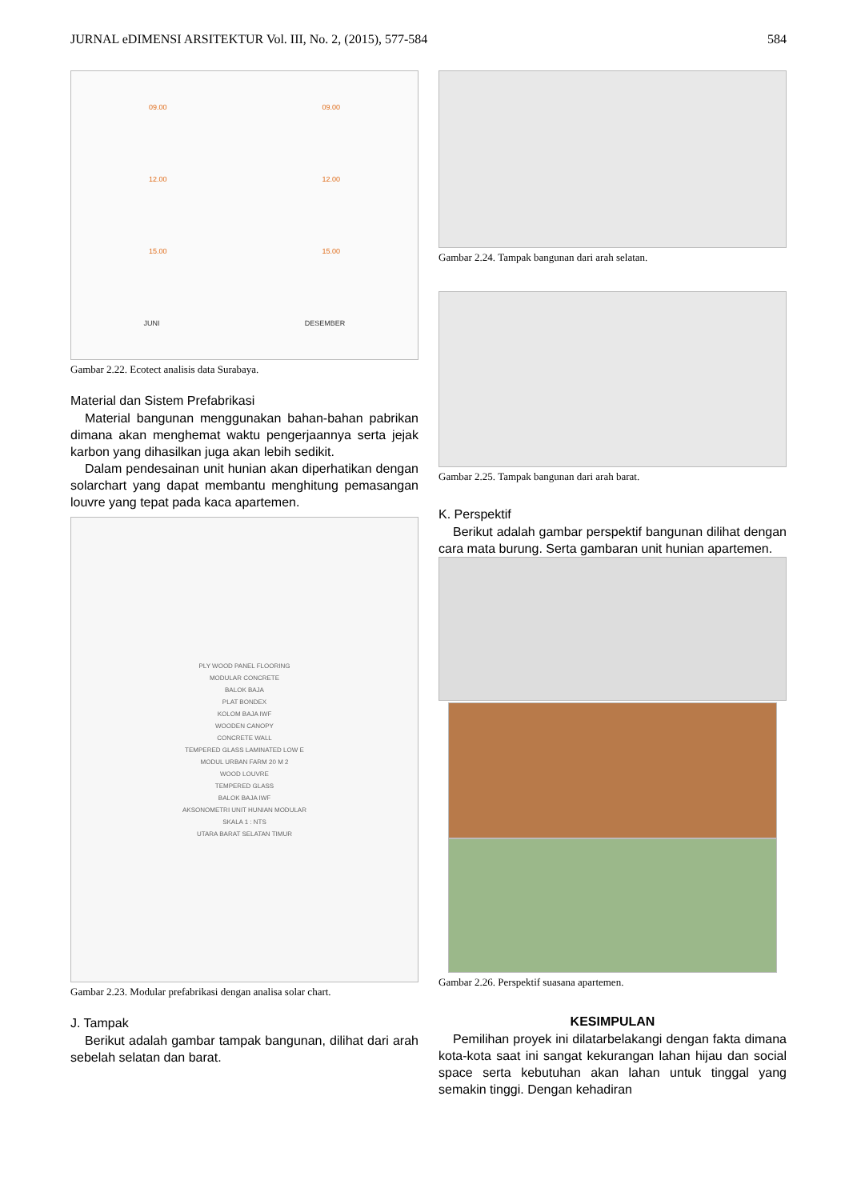JURNAL eDIMENSI ARSITEKTUR Vol. III, No. 2, (2015), 577-584 584
09.00 09.00
12.00 12.00
15.00 15.00
JUNI DESEMBER
Gambar 2.22. Ecotect analisis data Surabaya.
Material dan Sistem Prefabrikasi
Material bangunan menggunakan bahan-bahan pabrikan dimana akan menghemat waktu pengerjaannya serta jejak karbon yang dihasilkan juga akan lebih sedikit.
Dalam pendesainan unit hunian akan diperhatikan dengan solarchart yang dapat membantu menghitung pemasangan louvre yang tepat pada kaca apartemen.
PLY WOOD PANEL FLOORING
MODULAR CONCRETE
BALOK BAJA
PLAT BONDEX
KOLOM BAJA IWF
WOODEN CANOPY
CONCRETE WALL
TEMPERED GLASS LAMINATED LOW E
MODUL URBAN FARM 20 M 2
WOOD LOUVRE
TEMPERED GLASS
BALOK BAJA IWF
AKSONOMETRI UNIT HUNIAN MODULAR
SKALA 1 : NTS
UTARA BARAT SELATAN TIMUR
Gambar 2.23. Modular prefabrikasi dengan analisa solar chart.
J. Tampak
Berikut adalah gambar tampak bangunan, dilihat dari arah sebelah selatan dan barat.
Gambar 2.24. Tampak bangunan dari arah selatan.
Gambar 2.25. Tampak bangunan dari arah barat.
K. Perspektif
Berikut adalah gambar perspektif bangunan dilihat dengan cara mata burung. Serta gambaran unit hunian apartemen.
Gambar 2.26. Perspektif suasana apartemen.
KESIMPULAN
Pemilihan proyek ini dilatarbelakangi dengan fakta dimana kota-kota saat ini sangat kekurangan lahan hijau dan social space serta kebutuhan akan lahan untuk tinggal yang semakin tinggi. Dengan kehadiran